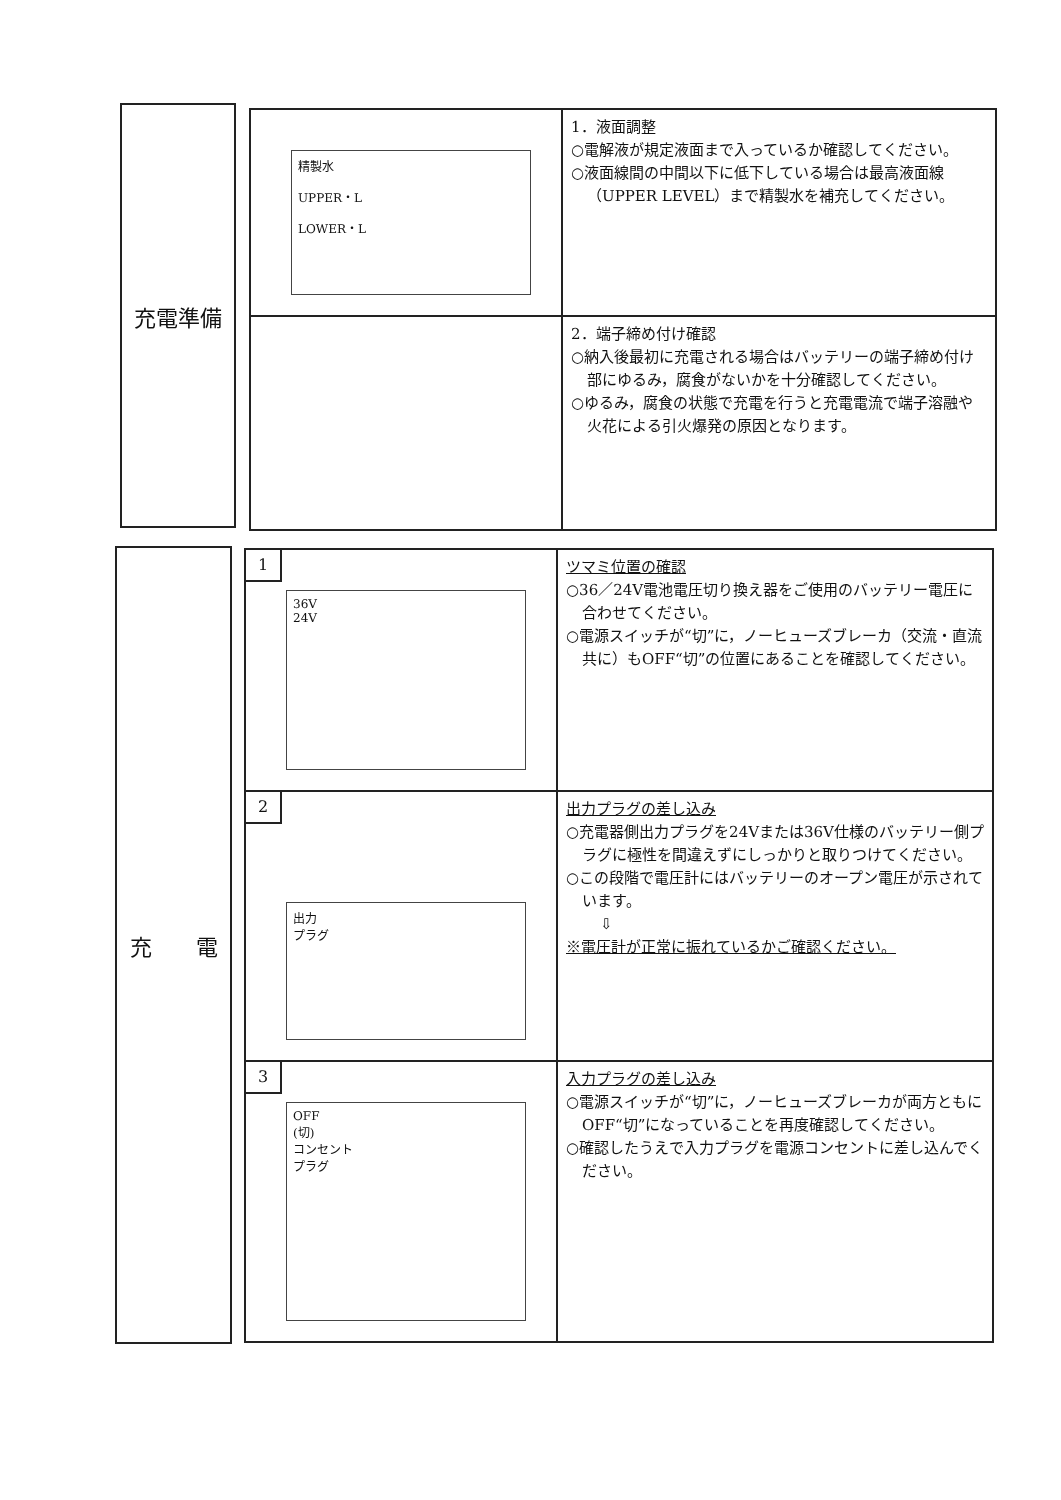充電準備
精製水
UPPER・L
LOWER・L
1．液面調整
○電解液が規定液面まで入っているか確認してください。
○液面線間の中間以下に低下している場合は最高液面線（UPPER LEVEL）まで精製水を補充してください。
2．端子締め付け確認
○納入後最初に充電される場合はバッテリーの端子締め付け部にゆるみ，腐食がないかを十分確認してください。
○ゆるみ，腐食の状態で充電を行うと充電電流で端子溶融や火花による引火爆発の原因となります。
充　　電
1
36V
24V
ツマミ位置の確認
○36／24V電池電圧切り換え器をご使用のバッテリー電圧に合わせてください。
○電源スイッチが“切”に，ノーヒューズブレーカ（交流・直流共に）もOFF“切”の位置にあることを確認してください。
2
出力
プラグ
出力プラグの差し込み
○充電器側出力プラグを24Vまたは36V仕様のバッテリー側プラグに極性を間違えずにしっかりと取りつけてください。
○この段階で電圧計にはバッテリーのオープン電圧が示されています。
⇩
※電圧計が正常に振れているかご確認ください。
3
OFF
(切)
コンセント
プラグ
入力プラグの差し込み
○電源スイッチが“切”に，ノーヒューズブレーカが両方ともにOFF“切”になっていることを再度確認してください。
○確認したうえで入力プラグを電源コンセントに差し込んでください。